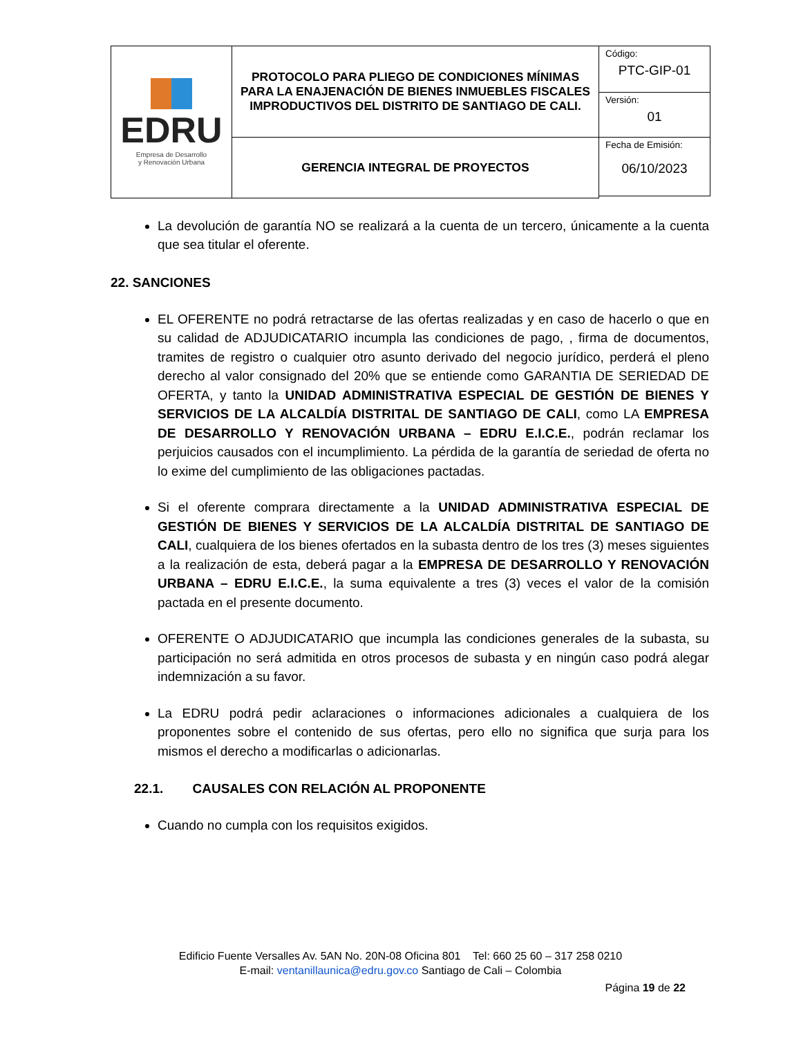| EDRU Empresa de Desarrollo y Renovación Urbana | PROTOCOLO PARA PLIEGO DE CONDICIONES MÍNIMAS PARA LA ENAJENACIÓN DE BIENES INMUEBLES FISCALES IMPRODUCTIVOS DEL DISTRITO DE SANTIAGO DE CALI. | Código: PTC-GIP-01 |
| | | Versión: 01 |
| | GERENCIA INTEGRAL DE PROYECTOS | Fecha de Emisión: 06/10/2023 |
La devolución de garantía NO se realizará a la cuenta de un tercero, únicamente a la cuenta que sea titular el oferente.
22. SANCIONES
EL OFERENTE no podrá retractarse de las ofertas realizadas y en caso de hacerlo o que en su calidad de ADJUDICATARIO incumpla las condiciones de pago, , firma de documentos, tramites de registro o cualquier otro asunto derivado del negocio jurídico, perderá el pleno derecho al valor consignado del 20% que se entiende como GARANTIA DE SERIEDAD DE OFERTA, y tanto la UNIDAD ADMINISTRATIVA ESPECIAL DE GESTIÓN DE BIENES Y SERVICIOS DE LA ALCALDÍA DISTRITAL DE SANTIAGO DE CALI, como LA EMPRESA DE DESARROLLO Y RENOVACIÓN URBANA – EDRU E.I.C.E., podrán reclamar los perjuicios causados con el incumplimiento. La pérdida de la garantía de seriedad de oferta no lo exime del cumplimiento de las obligaciones pactadas.
Si el oferente comprara directamente a la UNIDAD ADMINISTRATIVA ESPECIAL DE GESTIÓN DE BIENES Y SERVICIOS DE LA ALCALDÍA DISTRITAL DE SANTIAGO DE CALI, cualquiera de los bienes ofertados en la subasta dentro de los tres (3) meses siguientes a la realización de esta, deberá pagar a la EMPRESA DE DESARROLLO Y RENOVACIÓN URBANA – EDRU E.I.C.E., la suma equivalente a tres (3) veces el valor de la comisión pactada en el presente documento.
OFERENTE O ADJUDICATARIO que incumpla las condiciones generales de la subasta, su participación no será admitida en otros procesos de subasta y en ningún caso podrá alegar indemnización a su favor.
La EDRU podrá pedir aclaraciones o informaciones adicionales a cualquiera de los proponentes sobre el contenido de sus ofertas, pero ello no significa que surja para los mismos el derecho a modificarlas o adicionarlas.
22.1. CAUSALES CON RELACIÓN AL PROPONENTE
Cuando no cumpla con los requisitos exigidos.
Edificio Fuente Versalles Av. 5AN No. 20N-08 Oficina 801 Tel: 660 25 60 – 317 258 0210
E-mail: ventanillaunica@edru.gov.co Santiago de Cali – Colombia
Página 19 de 22